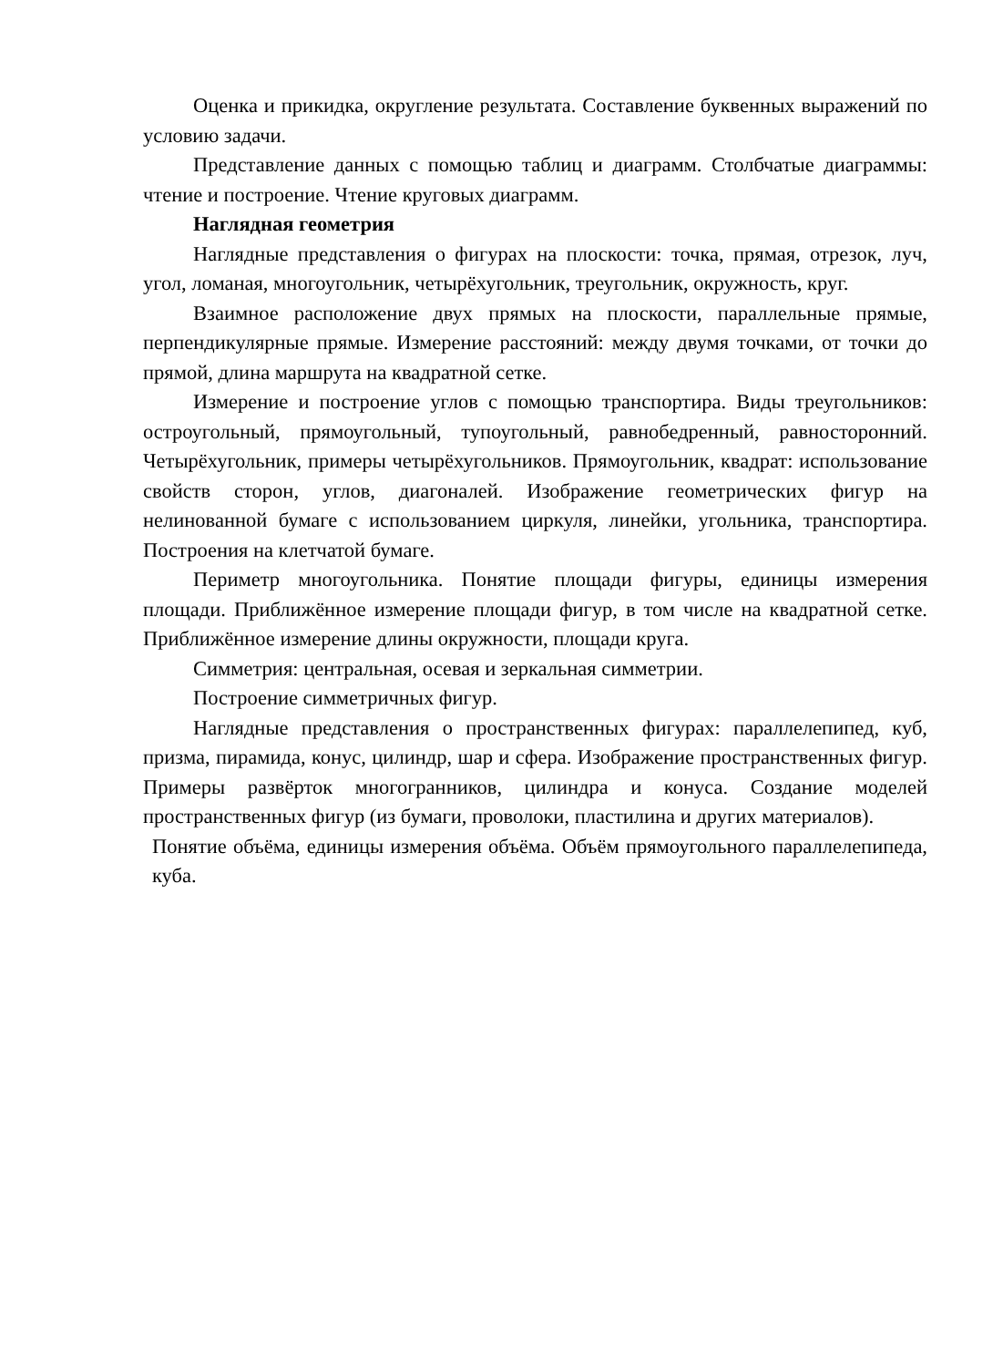Оценка и прикидка, округление результата. Составление буквенных выражений по условию задачи.
Представление данных с помощью таблиц и диаграмм. Столбчатые диаграммы: чтение и построение. Чтение круговых диаграмм.
Наглядная геометрия
Наглядные представления о фигурах на плоскости: точка, прямая, отрезок, луч, угол, ломаная, многоугольник, четырёхугольник, треугольник, окружность, круг.
Взаимное расположение двух прямых на плоскости, параллельные прямые, перпендикулярные прямые. Измерение расстояний: между двумя точками, от точки до прямой, длина маршрута на квадратной сетке.
Измерение и построение углов с помощью транспортира. Виды треугольников: остроугольный, прямоугольный, тупоугольный, равнобедренный, равносторонний. Четырёхугольник, примеры четырёхугольников. Прямоугольник, квадрат: использование свойств сторон, углов, диагоналей. Изображение геометрических фигур на нелинованной бумаге с использованием циркуля, линейки, угольника, транспортира. Построения на клетчатой бумаге.
Периметр многоугольника. Понятие площади фигуры, единицы измерения площади. Приближённое измерение площади фигур, в том числе на квадратной сетке. Приближённое измерение длины окружности, площади круга.
Симметрия: центральная, осевая и зеркальная симметрии.
Построение симметричных фигур.
Наглядные представления о пространственных фигурах: параллелепипед, куб, призма, пирамида, конус, цилиндр, шар и сфера. Изображение пространственных фигур. Примеры развёрток многогранников, цилиндра и конуса. Создание моделей пространственных фигур (из бумаги, проволоки, пластилина и других материалов).
Понятие объёма, единицы измерения объёма. Объём прямоугольного параллелепипеда, куба.